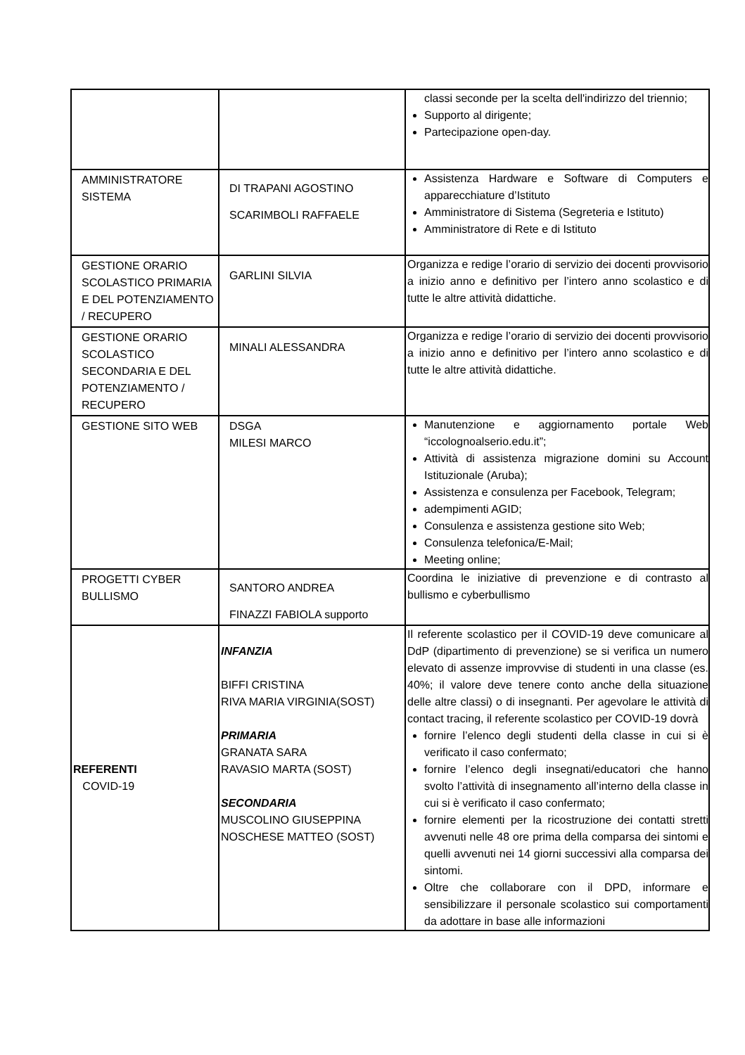| | | classi seconde per la scelta dell'indirizzo del triennio; Supporto al dirigente; Partecipazione open-day. |
| AMMINISTRATORE SISTEMA | DI TRAPANI AGOSTINO SCARIMBOLI RAFFAELE | Assistenza Hardware e Software di Computers e apparecchiature d’Istituto Amministratore di Sistema (Segreteria e Istituto) Amministratore di Rete e di Istituto |
| GESTIONE ORARIO SCOLASTICO PRIMARIA E DEL POTENZIAMENTO / RECUPERO | GARLINI SILVIA | Organizza e redige l’orario di servizio dei docenti provvisorio a inizio anno e definitivo per l’intero anno scolastico e di tutte le altre attività didattiche. |
| GESTIONE ORARIO SCOLASTICO SECONDARIA E DEL POTENZIAMENTO / RECUPERO | MINALI ALESSANDRA | Organizza e redige l’orario di servizio dei docenti provvisorio a inizio anno e definitivo per l’intero anno scolastico e di tutte le altre attività didattiche. |
| GESTIONE SITO WEB | DSGA MILESI MARCO | Manutenzione e aggiornamento portale Web “iccolognoalserio.edu.it”; Attività di assistenza migrazione domini su Account Istituzionale (Aruba); Assistenza e consulenza per Facebook, Telegram; adempimenti AGID; Consulenza e assistenza gestione sito Web; Consulenza telefonica/E-Mail; Meeting online; |
| PROGETTI CYBER BULLISMO | SANTORO ANDREA FINAZZI FABIOLA supporto | Coordina le iniziative di prevenzione e di contrasto al bullismo e cyberbullismo |
| REFERENTI COVID-19 | INFANZIA BIFFI CRISTINA RIVA MARIA VIRGINIA(SOST) PRIMARIA GRANATA SARA RAVASIO MARTA (SOST) SECONDARIA MUSCOLINO GIUSEPPINA NOSCHESE MATTEO (SOST) | Il referente scolastico per il COVID-19 deve comunicare al DdP (dipartimento di prevenzione) se si verifica un numero elevato di assenze improvvise di studenti in una classe (es. 40%; il valore deve tenere conto anche della situazione delle altre classi) o di insegnanti. Per agevolare le attività di contact tracing, il referente scolastico per COVID-19 dovrà fornire l’elenco degli studenti della classe in cui si è verificato il caso confermato; fornire l’elenco degli insegnati/educatori che hanno svolto l’attività di insegnamento all’interno della classe in cui si è verificato il caso confermato; fornire elementi per la ricostruzione dei contatti stretti avvenuti nelle 48 ore prima della comparsa dei sintomi e quelli avvenuti nei 14 giorni successivi alla comparsa dei sintomi. Oltre che collaborare con il DPD, informare e sensibilizzare il personale scolastico sui comportamenti da adottare in base alle informazioni |